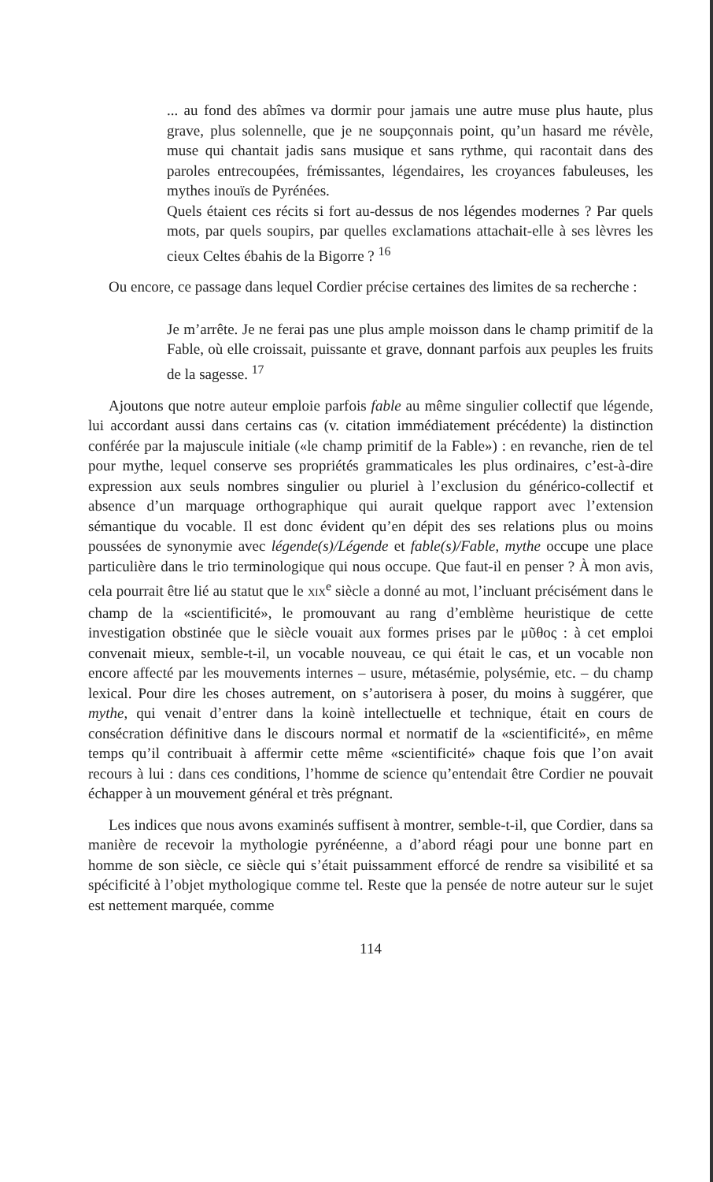... au fond des abîmes va dormir pour jamais une autre muse plus haute, plus grave, plus solennelle, que je ne soupçonnais point, qu’un hasard me révèle, muse qui chantait jadis sans musique et sans rythme, qui racontait dans des paroles entrecoupées, frémissantes, légendaires, les croyances fabuleuses, les mythes inouïs de Pyrénées.
Quels étaient ces récits si fort au-dessus de nos légendes modernes ? Par quels mots, par quels soupirs, par quelles exclamations attachait-elle à ses lèvres les cieux Celtes ébahis de la Bigorre ? <sup>16</sup>
Ou encore, ce passage dans lequel Cordier précise certaines des limites de sa recherche :
Je m’arrête. Je ne ferai pas une plus ample moisson dans le champ primitif de la Fable, où elle croissait, puissante et grave, donnant parfois aux peuples les fruits de la sagesse. <sup>17</sup>
Ajoutons que notre auteur emploie parfois fable au même singulier collectif que légende, lui accordant aussi dans certains cas (v. citation immédiatement précédente) la distinction conférée par la majuscule initiale («le champ primitif de la Fable») : en revanche, rien de tel pour mythe, lequel conserve ses propriétés grammaticales les plus ordinaires, c’est-à-dire expression aux seuls nombres singulier ou pluriel à l’exclusion du générico-collectif et absence d’un marquage orthographique qui aurait quelque rapport avec l’extension sémantique du vocable. Il est donc évident qu’en dépit des ses relations plus ou moins poussées de synonymie avec légende(s)/Légende et fable(s)/Fable, mythe occupe une place particulière dans le trio terminologique qui nous occupe. Que faut-il en penser ? À mon avis, cela pourrait être lié au statut que le XIX<sup>e</sup> siècle a donné au mot, l’incluant précisément dans le champ de la «scientificité», le promouvant au rang d’emblème heuristique de cette investigation obstinée que le siècle vouait aux formes prises par le μῦθος : à cet emploi convenait mieux, semble-t-il, un vocable nouveau, ce qui était le cas, et un vocable non encore affecté par les mouvements internes – usure, métasémie, polysémie, etc. – du champ lexical. Pour dire les choses autrement, on s’autorisera à poser, du moins à suggérer, que mythe, qui venait d’entrer dans la koinè intellectuelle et technique, était en cours de consécration définitive dans le discours normal et normatif de la «scientificité», en même temps qu’il contribuait à affermir cette même «scientificité» chaque fois que l’on avait recours à lui : dans ces conditions, l’homme de science qu’entendait être Cordier ne pouvait échapper à un mouvement général et très prégnant.
Les indices que nous avons examinés suffisent à montrer, semble-t-il, que Cordier, dans sa manière de recevoir la mythologie pyrénéenne, a d’abord réagi pour une bonne part en homme de son siècle, ce siècle qui s’était puissamment efforcé de rendre sa visibilité et sa spécificité à l’objet mythologique comme tel. Reste que la pensée de notre auteur sur le sujet est nettement marquée, comme
114